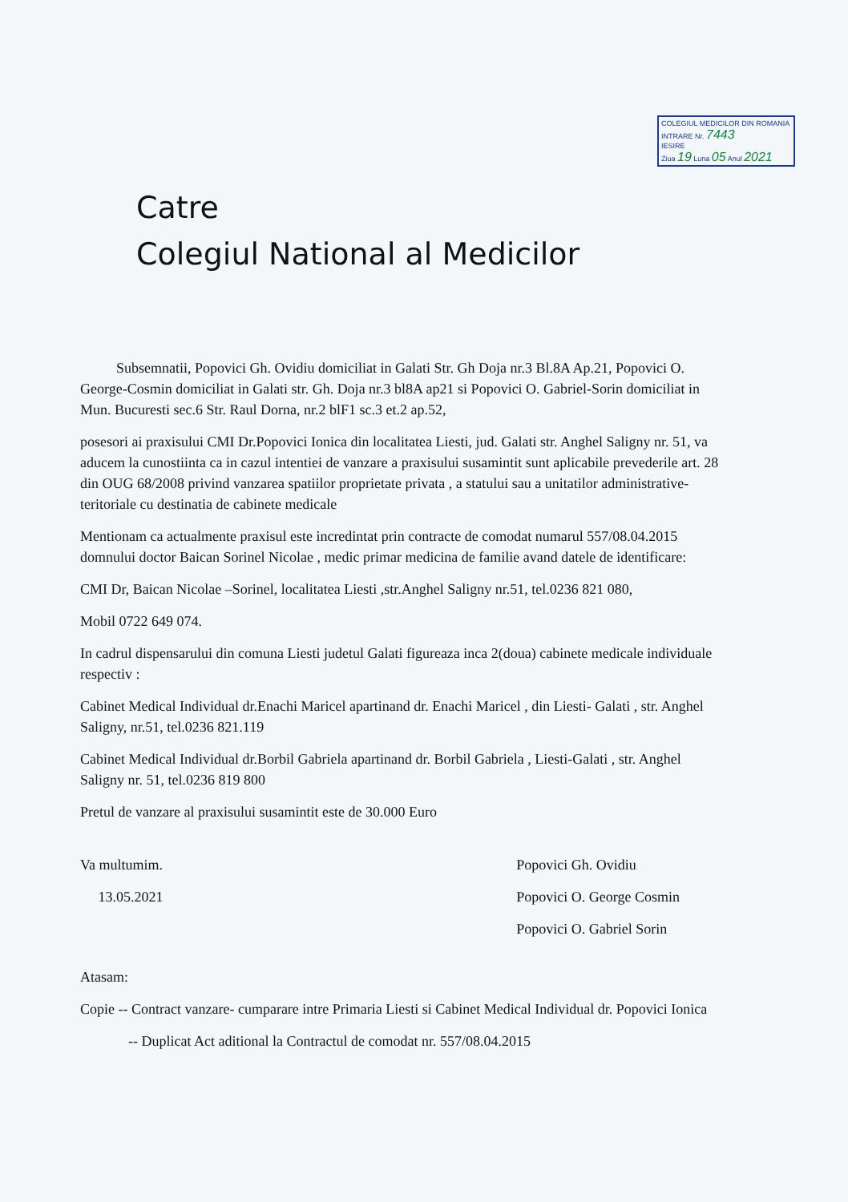COLEGIUL MEDICILOR DIN ROMANIA
INTRARE Nr. 7443
IESIRE
Ziua 19 Luna 05 Anul 2021
Catre
Colegiul National al Medicilor
Subsemnatii, Popovici Gh. Ovidiu domiciliat in Galati Str. Gh Doja nr.3 Bl.8A Ap.21, Popovici O. George-Cosmin domiciliat in Galati str. Gh. Doja nr.3 bl8A ap21 si Popovici O. Gabriel-Sorin domiciliat in Mun. Bucuresti sec.6 Str. Raul Dorna, nr.2 blF1 sc.3 et.2 ap.52,
posesori ai praxisului CMI Dr.Popovici Ionica din localitatea Liesti, jud. Galati str. Anghel Saligny nr. 51, va aducem la cunostiinta ca in cazul intentiei de vanzare a praxisului susamintit sunt aplicabile prevederile art. 28 din OUG 68/2008 privind vanzarea spatiilor proprietate privata , a statului sau a unitatilor administrative-teritoriale cu destinatia de cabinete medicale
Mentionam ca actualmente praxisul este incredintat prin contracte de comodat numarul 557/08.04.2015 domnului doctor Baican Sorinel Nicolae , medic primar medicina de familie avand datele de identificare:
CMI Dr, Baican Nicolae –Sorinel, localitatea Liesti ,str.Anghel Saligny nr.51, tel.0236 821 080,
Mobil 0722 649 074.
In cadrul dispensarului din comuna Liesti judetul Galati figureaza inca 2(doua) cabinete medicale individuale respectiv :
Cabinet Medical Individual dr.Enachi Maricel apartinand dr. Enachi Maricel , din Liesti- Galati , str. Anghel Saligny, nr.51, tel.0236 821.119
Cabinet Medical Individual dr.Borbil Gabriela apartinand dr. Borbil Gabriela , Liesti-Galati , str. Anghel Saligny nr. 51, tel.0236 819 800
Pretul de vanzare al praxisului susamintit este de 30.000 Euro
Va multumim.
13.05.2021
Popovici Gh. Ovidiu
Popovici O. George Cosmin
Popovici O. Gabriel Sorin
Atasam:
Copie -- Contract vanzare- cumparare intre Primaria Liesti si Cabinet Medical Individual dr. Popovici Ionica
-- Duplicat Act aditional la Contractul de comodat nr. 557/08.04.2015